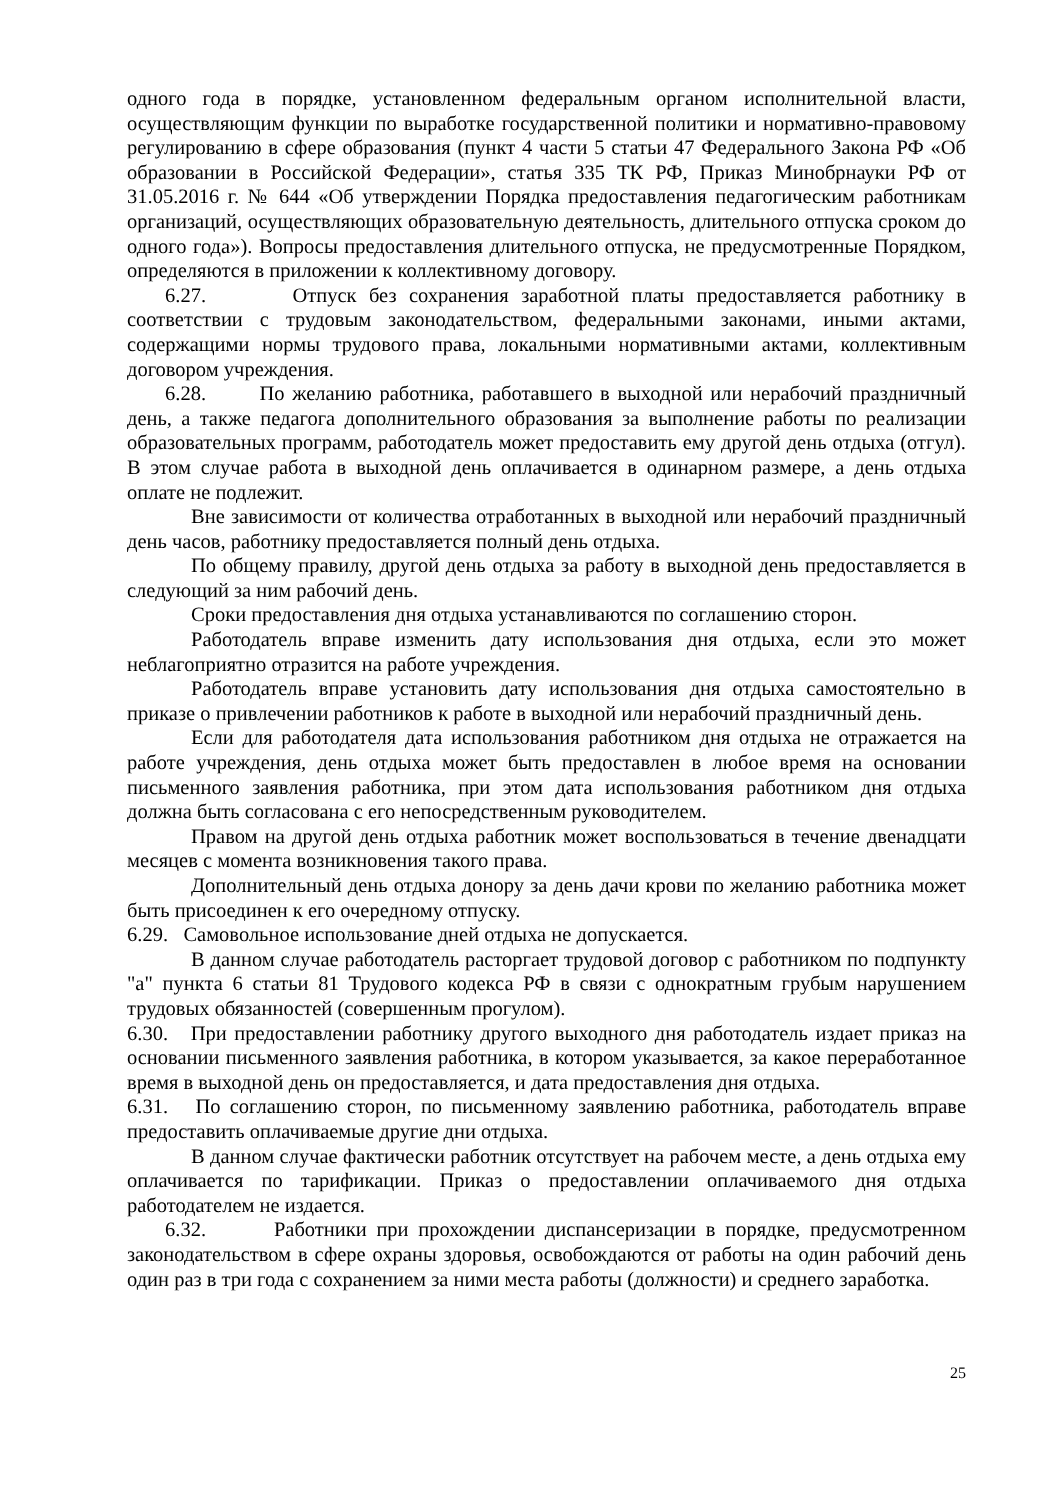одного года в порядке, установленном федеральным органом исполнительной власти, осуществляющим функции по выработке государственной политики и нормативно-правовому регулированию в сфере образования (пункт 4 части 5 статьи 47 Федерального Закона РФ «Об образовании в Российской Федерации», статья 335 ТК РФ, Приказ Минобрнауки РФ от 31.05.2016 г. № 644 «Об утверждении Порядка предоставления педагогическим работникам организаций, осуществляющих образовательную деятельность, длительного отпуска сроком до одного года»). Вопросы предоставления длительного отпуска, не предусмотренные Порядком, определяются в приложении к коллективному договору.
6.27. Отпуск без сохранения заработной платы предоставляется работнику в соответствии с трудовым законодательством, федеральными законами, иными актами, содержащими нормы трудового права, локальными нормативными актами, коллективным договором учреждения.
6.28. По желанию работника, работавшего в выходной или нерабочий праздничный день, а также педагога дополнительного образования за выполнение работы по реализации образовательных программ, работодатель может предоставить ему другой день отдыха (отгул). В этом случае работа в выходной день оплачивается в одинарном размере, а день отдыха оплате не подлежит.
Вне зависимости от количества отработанных в выходной или нерабочий праздничный день часов, работнику предоставляется полный день отдыха.
По общему правилу, другой день отдыха за работу в выходной день предоставляется в следующий за ним рабочий день.
Сроки предоставления дня отдыха устанавливаются по соглашению сторон.
Работодатель вправе изменить дату использования дня отдыха, если это может неблагоприятно отразится на работе учреждения.
Работодатель вправе установить дату использования дня отдыха самостоятельно в приказе о привлечении работников к работе в выходной или нерабочий праздничный день.
Если для работодателя дата использования работником дня отдыха не отражается на работе учреждения, день отдыха может быть предоставлен в любое время на основании письменного заявления работника, при этом дата использования работником дня отдыха должна быть согласована с его непосредственным руководителем.
Правом на другой день отдыха работник может воспользоваться в течение двенадцати месяцев с момента возникновения такого права.
Дополнительный день отдыха донору за день дачи крови по желанию работника может быть присоединен к его очередному отпуску.
6.29. Самовольное использование дней отдыха не допускается.
В данном случае работодатель расторгает трудовой договор с работником по подпункту "а" пункта 6 статьи 81 Трудового кодекса РФ в связи с однократным грубым нарушением трудовых обязанностей (совершенным прогулом).
6.30. При предоставлении работнику другого выходного дня работодатель издает приказ на основании письменного заявления работника, в котором указывается, за какое переработанное время в выходной день он предоставляется, и дата предоставления дня отдыха.
6.31. По соглашению сторон, по письменному заявлению работника, работодатель вправе предоставить оплачиваемые другие дни отдыха.
В данном случае фактически работник отсутствует на рабочем месте, а день отдыха ему оплачивается по тарификации. Приказ о предоставлении оплачиваемого дня отдыха работодателем не издается.
6.32. Работники при прохождении диспансеризации в порядке, предусмотренном законодательством в сфере охраны здоровья, освобождаются от работы на один рабочий день один раз в три года с сохранением за ними места работы (должности) и среднего заработка.
25